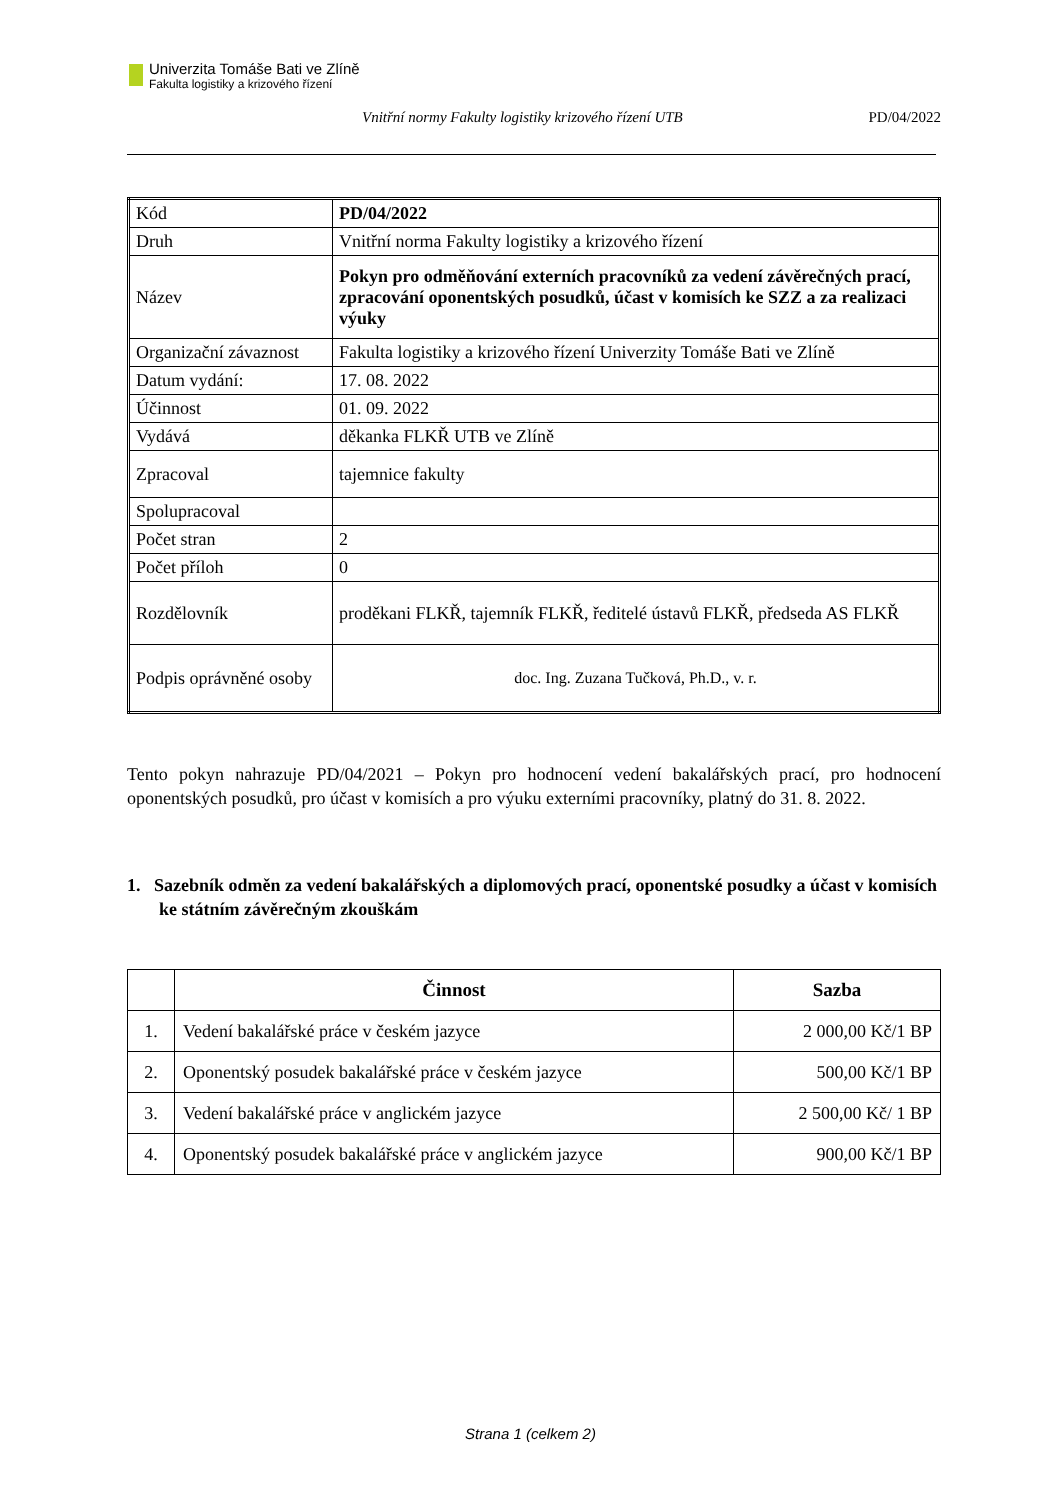Univerzita Tomáše Bati ve Zlíně
Fakulta logistiky a krizového řízení
Vnitřní normy Fakulty logistiky krizového řízení UTB PD/04/2022
| Kód | PD/04/2022 |
| Druh | Vnitřní norma Fakulty logistiky a krizového řízení |
| Název | Pokyn pro odměňování externích pracovníků za vedení závěrečných prací, zpracování oponentských posudků, účast v komisích ke SZZ a za realizaci výuky |
| Organizační závaznost | Fakulta logistiky a krizového řízení Univerzity Tomáše Bati ve Zlíně |
| Datum vydání: | 17. 08. 2022 |
| Účinnost | 01. 09. 2022 |
| Vydává | děkanka FLKŘ UTB ve Zlíně |
| Zpracoval | tajemnice fakulty |
| Spolupracoval | |
| Počet stran | 2 |
| Počet příloh | 0 |
| Rozdělovník | proděkani FLKŘ, tajemník FLKŘ, ředitelé ústavů FLKŘ, předseda AS FLKŘ |
| Podpis oprávněné osoby | doc. Ing. Zuzana Tučková, Ph.D., v. r. |
Tento pokyn nahrazuje PD/04/2021 – Pokyn pro hodnocení vedení bakalářských prací, pro hodnocení oponentských posudků, pro účast v komisích a pro výuku externími pracovníky, platný do 31. 8. 2022.
1. Sazebník odměn za vedení bakalářských a diplomových prací, oponentské posudky a účast v komisích ke státním závěrečným zkouškám
| | Činnost | Sazba |
| --- | --- | --- |
| 1. | Vedení bakalářské práce v českém jazyce | 2 000,00 Kč/1 BP |
| 2. | Oponentský posudek bakalářské práce v českém jazyce | 500,00 Kč/1 BP |
| 3. | Vedení bakalářské práce v anglickém jazyce | 2 500,00 Kč/ 1 BP |
| 4. | Oponentský posudek bakalářské práce v anglickém jazyce | 900,00 Kč/1 BP |
Strana 1 (celkem 2)